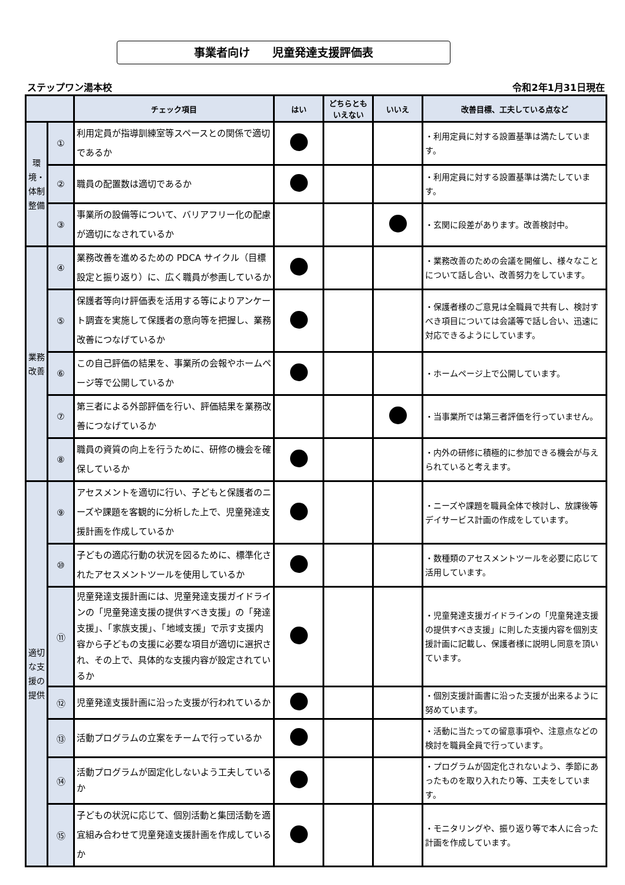事業者向け　　児童発達支援評価表
ステップワン湯本校 令和2年1月31日現在
| | | チェック項目 | はい | どちらともいえない | いいえ | 改善目標、工夫している点など |
| --- | --- | --- | --- | --- | --- | --- |
| 環境・体制整備 | ① | 利用定員が指導訓練室等スペースとの関係で適切であるか | | | | ・利用定員に対する設置基準は満たしています。 |
| | ② | 職員の配置数は適切であるか | | | | ・利用定員に対する設置基準は満たしています。 |
| | ③ | 事業所の設備等について、バリアフリー化の配慮が適切になされているか | | | | ・玄関に段差があります。改善検討中。 |
| 業務改善 | ④ | 業務改善を進めるための PDCA サイクル（目標設定と振り返り）に、広く職員が参画しているか | | | | ・業務改善のための会議を開催し、様々なことについて話し合い、改善努力をしています。 |
| | ⑤ | 保護者等向け評価表を活用する等によりアンケート調査を実施して保護者の意向等を把握し、業務改善につなげているか | | | | ・保護者様のご意見は全職員で共有し、検討すべき項目については会議等で話し合い、迅速に対応できるようにしています。 |
| | ⑥ | この自己評価の結果を、事業所の会報やホームページ等で公開しているか | | | | ・ホームページ上で公開しています。 |
| | ⑦ | 第三者による外部評価を行い、評価結果を業務改善につなげているか | | | | ・当事業所では第三者評価を行っていません。 |
| | ⑧ | 職員の資質の向上を行うために、研修の機会を確保しているか | | | | ・内外の研修に積極的に参加できる機会が与えられていると考えます。 |
| 適切な支援の提供 | ⑨ | アセスメントを適切に行い、子どもと保護者のニーズや課題を客観的に分析した上で、児童発達支援計画を作成しているか | | | | ・ニーズや課題を職員全体で検討し、放課後等デイサービス計画の作成をしています。 |
| | ⑩ | 子どもの適応行動の状況を図るために、標準化されたアセスメントツールを使用しているか | | | | ・数種類のアセスメントツールを必要に応じて活用しています。 |
| | ⑪ | 児童発達支援計画には、児童発達支援ガイドラインの「児童発達支援の提供すべき支援」の「発達支援」、「家族支援」、「地域支援」で示す支援内容から子どもの支援に必要な項目が適切に選択され、その上で、具体的な支援内容が設定されているか | | | | ・児童発達支援ガイドラインの「児童発達支援の提供すべき支援」に則した支援内容を個別支援計画に記載し、保護者様に説明し同意を頂いています。 |
| | ⑫ | 児童発達支援計画に沿った支援が行われているか | | | | ・個別支援計画書に沿った支援が出来るように努めています。 |
| | ⑬ | 活動プログラムの立案をチームで行っているか | | | | ・活動に当たっての留意事項や、注意点などの検討を職員全員で行っています。 |
| | ⑭ | 活動プログラムが固定化しないよう工夫しているか | | | | ・プログラムが固定化されないよう、季節にあったものを取り入れたり等、工夫をしています。 |
| | ⑮ | 子どもの状況に応じて、個別活動と集団活動を適宜組み合わせて児童発達支援計画を作成しているか | | | | ・モニタリングや、振り返り等で本人に合った計画を作成しています。 |